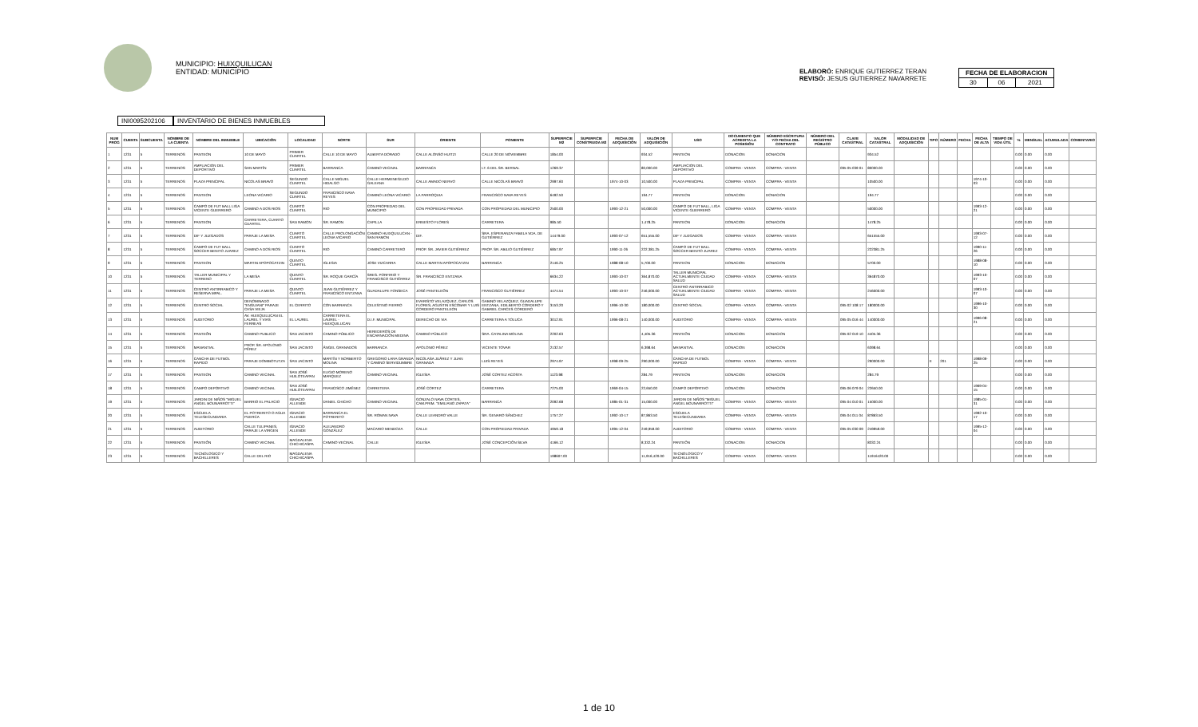MUNICIPIO: HUIXQUILUCAN
ENTIDAD: MUNICIPIO
ELABORÓ: ENRIQUE GUTIERREZ TERAN
REVISÓ: JESUS GUTIERREZ NAVARRETE
| FECHA DE ELABORACION | | |
| 30 | 06 | 2021 |
INI0095202106
INVENTARIO DE BIENES INMUEBLES
| NUM PROG | CUENTA | SUBCUENTA | NOMBRE DE LA CUENTA | NOMBRE DEL INMUEBLE | UBICACIÓN | LOCALIDAD | NORTE | SUR | ORIENTE | PONIENTE | SUPERFICIE M2 | SUPERFICIE CONSTRUIDA M2 | FECHA DE ADQUISICIÓN | VALOR DE ADQUISICIÓN | USO | DOCUMENTO QUE ACREDITA LA POSESIÓN | NÚMERO ESCRITURA Y/O FECHA DEL CONTRATO | NÚMERO DEL REGISTRO PÚBLICO | CLAVE CATASTRAL | VALOR CATASTRAL | MODALIDAD DE ADQUISICIÓN | TIPO | NÚMERO | FECHA | FECHA DE ALTA | TIEMPO DE VIDA ÚTIL | % | MENSUAL | ACUMULADA | COMENTARIO |
| --- | --- | --- | --- | --- | --- | --- | --- | --- | --- | --- | --- | --- | --- | --- | --- | --- | --- | --- | --- | --- | --- | --- | --- | --- | --- | --- | --- | --- | --- | --- |
| 1 | 1231 | 5 | TERRENOS | PANTEON | 10 DE MAYO | PRIMER CUARTEL | CALLE 10 DE MAYO | ALBERTA DORADO | CALLE ALONSO HUITZI | CALLE 20 DE NOVIEMBRE | 1854.00 | | | 934.52 | PANTEON | DONACION | DONACION | | | 934.52 | | | | | | | 0.00 | 0.00 | 0.00 | |
| 2 | 1231 | 5 | TERRENOS | AMPLIACION DEL DEPORTIVO | SAN MARTÍN | PRIMER CUARTEL | BARRANCA | CAMINO VECINAL | BARRANCA | LT. 6 DEL SR. BERNAL | 1269.37 | | | 80,000.00 | AMPLIACION DEL DEPORTIVO | COMPRA - VENTA | COMPRA - VENTA | | 095 05 039 01 | 80000.00 | | | | | | | 0.00 | 0.00 | 0.00 | |
| 3 | 1231 | 5 | TERRENOS | PLAZA PRINCIPAL | NICOLAS BRAVO | SEGUNDO CUARTEL | CALLE MIGUEL HIDALGO | CALLE HERMENEGILDO GALEANA | CALLE AMADO NERVO | CALLE NICOLAS BRAVO | 2997.60 | | 1974-10-03 | 10,500.00 | PLAZA PRINCIPAL | COMPRA - VENTA | COMPRA - VENTA | | | 10500.00 | | | | | 1974-10-03 | | 0.00 | 0.00 | 0.00 | |
| 4 | 1231 | 5 | TERRENOS | PANTEON | LEONA VICARIO | SEGUNDO CUARTEL | FRANCISCO NAVA REYES | CAMINO LEONA VICARIO | LA PARROQUIA | FRANCISCO NAVA REYES | 6492.50 | | | 194.77 | PANTEON | DONACION | DONACION | | | 194.77 | | | | | | | 0.00 | 0.00 | 0.00 | |
| 5 | 1231 | 5 | TERRENOS | CAMPO DE FUT BALL LIGA VICENTE GUERRERO | CAMINO A DOS RIOS | CUARTO CUARTEL | RIO | CON PROPIEDAD DEL MUNICIPIO | CON PROPIEDAD PRIVADA | CON PROPIEDAD DEL MUNICIPIO | 2500.00 | | 1993-12-21 | 50,000.00 | CAMPO DE FUT BALL, LIGA VICENTE GUERRERO | COMPRA - VENTA | COMPRA - VENTA | | | 50000.00 | | | | | 1993-12-21 | | 0.00 | 0.00 | 0.00 | |
| 6 | 1231 | 5 | TERRENOS | PANTEON | CARRETERA, CUARTO CUARTEL | SAN RAMON | SR. RAMON | CAPILLA | ERNESTO FLORES | CARRETERA | 985.50 | | | 1,478.25 | PANTEON | DONACION | DONACION | | | 1478.25 | | | | | | | 0.00 | 0.00 | 0.00 | |
| 7 | 1231 | 5 | TERRENOS | DIF Y JUZGADOS | PARAJE LA MESA | CUARTO CUARTEL | CALLE PROLONGACIÓN LEONA VICARIO | CAMINO HUIXQUILUCAN - SAN RAMON | DIF. | SRA. ESPERANZA FABELA VDA. DE GUTIÉRREZ | 14479.00 | | 1993-07-12 | 651,555.00 | DIF Y JUZGADOS | COMPRA - VENTA | COMPRA - VENTA | | | 651555.00 | | | | | 1993-07-12 | | 0.00 | 0.00 | 0.00 | |
| 8 | 1231 | 5 | TERRENOS | CAMPO DE FUT BALL SOCCER BENITO JUAREZ | CAMINO A DOS RIOS | CUARTO CUARTEL | RIO | CAMINO CARRETERO | PROP. SR. JAVIER GUTIÉRREZ | PROP. SR. ABILIO GUTIÉRREZ | 6857.97 | | 1990-11-26 | 222,381.25 | CAMPO DE FUT BALL SOCCER BENITO JUAREZ | COMPRA - VENTA | COMPRA - VENTA | | | 222381.25 | | | | | 1990-11-26 | | 0.00 | 0.00 | 0.00 | |
| 9 | 1231 | 5 | TERRENOS | PANTEON | MARTIN APOPOCATZIN | QUINTO CUARTEL | IGLESIA | JOSE VIZCARRA | CALLE MARTIN APOPOCATZIN | BARRANCA | 2146.25 | | 1988-08-10 | 5,700.00 | PANTEON | DONACION | DONACION | | | 5700.00 | | | | | 1988-08-10 | | 0.00 | 0.00 | 0.00 | |
| 10 | 1231 | 5 | TERRENOS | TALLER MUNICIPAL Y TERRENO | LA MESA | QUINTO CUARTEL | SR. ROQUE GARCÍA | SRES. PORFIRIO Y FRANCISCO GUTIÉRREZ | SR. FRANCISCO ENTZANA | | 6634.22 | | 1993-10-07 | 364,870.00 | TALLER MUNICIPAL ACTUALMENTE CIUDAD SALUD | COMPRA - VENTA | COMPRA - VENTA | | | 364870.00 | | | | | 1993-10-07 | | 0.00 | 0.00 | 0.00 | |
| 11 | 1231 | 5 | TERRENOS | CENTRO ANTIRRABICO Y RESERVA MPAL. | PARAJE LA MESA | QUINTO CUARTEL | JUAN GUTIÉRREZ Y FRANCISCO ENTZANA | GUADALUPE FONSECA | JOSÉ PANTELEÓN | FRANCISCO GUTIÉRREZ | 4474.54 | | 1993-10-07 | 246,000.00 | CENTRO ANTIRRABICO ACTUALMENTE CIUDAD SALUD | COMPRA - VENTA | COMPRA - VENTA | | | 246000.00 | | | | | 1993-10-07 | | 0.00 | 0.00 | 0.00 | |
| 12 | 1231 | 5 | TERRENOS | CENTRO SOCIAL | DENOMINADO "ENGUIANI" PARAJE CASA VIEJA | EL CERRITO | CON BARRANCA | CELESTINO FIERRO | EVARISTO VELAZQUEZ, CARLOS FLORES, AGUSTIN ESCOBAR Y LUIS CORDERO PANTELEON | GABINO VELAZQUEZ, GUADALUPE ENTZANA, EDILBERTO CORDERO Y GABRIEL CARCES CORDERO | 3153.20 | | 1996-10-30 | 180,000.00 | CENTRO SOCIAL | COMPRA - VENTA | COMPRA - VENTA | | 095 02 108 17 | 180000.00 | | | | | 1996-10-30 | | 0.00 | 0.00 | 0.00 | |
| 13 | 1231 | 5 | TERRENOS | AUDITORIO | AV. HUIXQUILUCAN EL LAUREL Y VIAS FERREAS | EL LAUREL | CARRETERA EL LAUREL - HUIXQUILUCAN | D.I.F. MUNICIPAL | DERECHO DE VIA | CARRETERA A TOLUCA | 3012.91 | | 1996-08-21 | 140,000.00 | AUDITORIO | COMPRA - VENTA | COMPRA - VENTA | | 095 05 016 44 | 140000.00 | | | | | 1996-08-21 | | 0.00 | 0.00 | 0.00 | |
| 14 | 1231 | 5 | TERRENOS | PANTEÓN | CAMINO PUBLICO | SAN JACINTO | CAMINO PÚBLICO | HEREDEROS DE ENCARNACIÓN MEDINA | CAMINO PÚBLICO | SRA. CATALINA MOLINA | 2202.63 | | | 4,405.36 | PANTEÓN | DONACION | DONACION | | 095 02 019 10 | 4405.36 | | | | | | | 0.00 | 0.00 | 0.00 | |
| 15 | 1231 | 5 | TERRENOS | MANANTIAL | PROP. SR. APOLONIO PÉREZ | SAN JACINTO | ÁNGEL GRANADOS | BARRANCA | APOLONIO PÉREZ | VICENTE TOVAR | 2132.57 | | | 6,398.64 | MANANTIAL | DONACION | DONACION | | | 6398.64 | | | | | | | 0.00 | 0.00 | 0.00 | |
| 16 | 1231 | 5 | TERRENOS | CANCHA DE FUTBOL RAPIDO | PARAJE DOMIBOTUTZA | SAN JACINTO | MARTÍN Y NORBERTO MOLINA | GREGORIO LARA GRANDA Y CAMINO SERVIDUMBRE | NICOLASA JUÁREZ Y JUAN GRANADA | LUIS REYES | 2974.97 | | 1998-09-25 | 290,000.00 | CANCHA DE FUTBOL RAPIDO | COMPRA - VENTA | COMPRA - VENTA | | | 290000.00 | | E | 201 | | 1998-09-25 | | 0.00 | 0.00 | 0.00 | |
| 17 | 1231 | 5 | TERRENOS | PANTEON | CAMINO VECINAL | SAN JOSÉ HUILOTEAPAN | ELIGIO MORENO MARQUEZ | CAMINO VECINAL | IGLESIA | JOSÉ CORTEZ ACOSTA | 1123.98 | | | 284.79 | PANTEON | DONACION | DONACION | | | 284.79 | | | | | | | 0.00 | 0.00 | 0.00 | |
| 18 | 1231 | 5 | TERRENOS | CAMPO DEPORTIVO | CAMINO VECINAL | SAN JOSÉ HUILOTEAPAN | FRANCISCO JIMÉNEZ | CARRETERA | JOSÉ CORTEZ | CARRETERA | 7275.00 | | 1969-04-15 | 22,650.00 | CAMPO DEPORTIVO | DONACION | DONACION | | 095 06 079 04 | 22650.00 | | | | | 1969-04-15 | | 0.00 | 0.00 | 0.00 | |
| 19 | 1231 | 5 | TERRENOS | JARDIN DE NIÑOS "MIGUEL ANGEL BOUNARROTTI" | BARRIO EL PALACIO | IGNACIO ALLENDE | DANIEL CHICHO | CAMINO VECINAL | GONZALO NAVA CORTES, CAM.PRIM. "EMILIANO ZAPATA" | BARRANCA | 2092.68 | | 1985-01-31 | 15,000.00 | JARDIN DE NIÑOS "MIGUEL ANGEL BOUNARROTTI" | COMPRA - VENTA | COMPRA - VENTA | | 095 04 010 01 | 15000.00 | | | | | 1985-01-31 | | 0.00 | 0.00 | 0.00 | |
| 20 | 1231 | 5 | TERRENOS | ESCUELA TELESECUNDARIA | EL POTRERITO O AGUA PUERCA | IGNACIO ALLENDE | BARRANCA EL POTRERITO | SR. ROMAN NAVA | CALLE LEANDRO VALLE | SR. GENARO SÁNCHEZ | 1757.27 | | 1992-10-17 | 87,863.50 | ESCUELA TELESECUNDARIA | COMPRA - VENTA | COMPRA - VENTA | | 095 04 011 04 | 87863.50 | | | | | 1992-10-17 | | 0.00 | 0.00 | 0.00 | |
| 21 | 1231 | 5 | TERRENOS | AUDITORIO | CALLE TULIPANES, PARAJE LA VIRGEN | IGNACIO ALLENDE | ALEJANDRO GONZÁLEZ | MACARIO MENDOZA | CALLE | CON PROPIEDAD PRIVADA | 4959.18 | | 1995-12-04 | 249,959.00 | AUDITORIO | COMPRA - VENTA | COMPRA - VENTA | | 095 05 030 09 | 249959.00 | | | | | 1995-12-04 | | 0.00 | 0.00 | 0.00 | |
| 22 | 1231 | 5 | TERRENOS | PANTEÓN | CAMINO VECINAL | MAGDALENA CHICHICASPA | CAMINO VECINAL | CALLE | IGLESIA | JOSÉ CONCEPCIÓN SILVA | 4166.12 | | | 8,332.24 | PANTEÓN | DONACION | DONACION | | | 8332.24 | | | | | | | 0.00 | 0.00 | 0.00 | |
| 23 | 1231 | 5 | TERRENOS | TECNOLOGICO Y BACHILLERES | CALLE DEL RIO | MAGDALENA CHICHICASPA | | | | | 198607.00 | | | 11,916,420.00 | TECNOLOGICO Y BACHILLERES | COMPRA - VENTA | COMPRA - VENTA | | | 11916420.00 | | | | | | | 0.00 | 0.00 | 0.00 | |
1 de 10